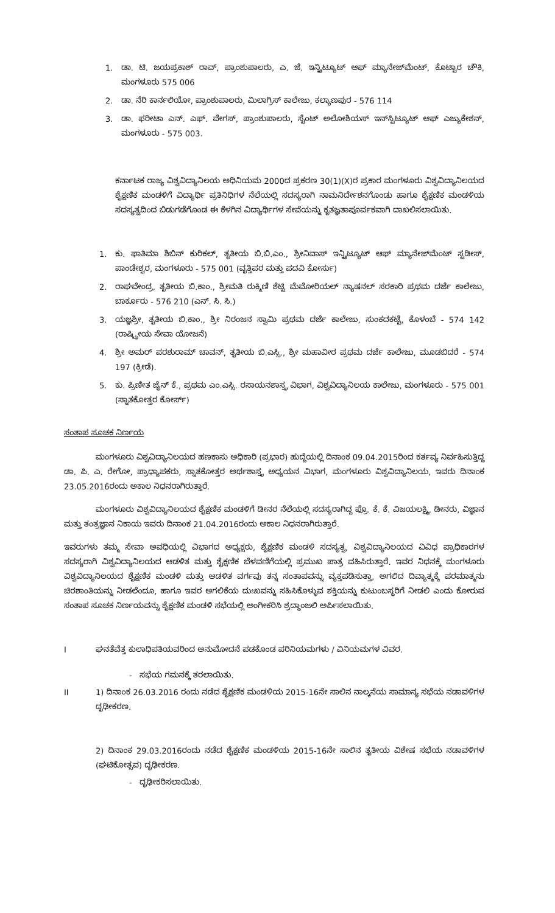1. ಡಾ. ಟಿ. ಜಯಪ್ರಕಾಶ್ ರಾವ್, ಪ್ರಾಂಶುಪಾಲರು, ಎ. ಜೆ. ಇನ್ಸ್ಟಿಟ್ಯೂಟ್ ಆಫ್ ಮ್ಯಾನೇಜ್‌ಮೆಂಟ್, ಕೊಟ್ಟಾರ ಚೌಕಿ, ಮಂಗಳೂರು 575 006
2. ಡಾ. ನೆರಿ ಕಾರ್ನಲಿಯೋ, ಪ್ರಾಂಶುಪಾಲರು, ಮಿಲಾಗ್ರಿಸ್ ಕಾಲೇಜು, ಕಲ್ಯಾಣಪುರ - 576 114
3. ಡಾ. ಫರೀಟಾ ಎನ್. ಎಫ್. ವೇಗಸ್, ಪ್ರಾಂಶುಪಾಲರು, ಸೈಂಟ್ ಅಲೋಶಿಯಸ್ ಇನ್‌ಸ್ಟಿಟ್ಯೂಟ್ ಆಫ್ ಎಜ್ಯುಕೇಶನ್, ಮಂಗಳೂರು - 575 003.
ಕರ್ನಾಟಕ ರಾಜ್ಯ ವಿಶ್ವವಿದ್ಯಾನಿಲಯ ಅಧಿನಿಯಮ 2000ದ ಪ್ರಕರಣ 30(1)(X)ರ ಪ್ರಕಾರ ಮಂಗಳೂರು ವಿಶ್ವವಿದ್ಯಾನಿಲಯದ ಶೈಕ್ಷಣಿಕ ಮಂಡಳಿಗೆ ವಿದ್ಯಾರ್ಥಿ ಪ್ರತಿನಿಧಿಗಳ ನೆಲೆಯಲ್ಲಿ ಸದಸ್ಯರಾಗಿ ನಾಮನಿರ್ದೇಶನಗೊಂಡು ಹಾಗೂ ಶೈಕ್ಷಣಿಕ ಮಂಡಳಿಯ ಸದಸ್ಯತ್ವದಿಂದ ಬಿಡುಗಡೆಗೊಂಡ ಈ ಕೆಳಗಿನ ವಿದ್ಯಾರ್ಥಿಗಳ ಸೇವೆಯನ್ನು ಕೃತಜ್ಞತಾಪೂರ್ವಕವಾಗಿ ದಾಖಲಿಸಲಾಯಿತು.
1. ಕು. ಫಾತಿಮಾ ಶಿಬಿನ್ ಕುರಿಕಲ್, ತೃತೀಯ ಬಿ.ಬಿ.ಎಂ., ಶ್ರೀನಿವಾಸ್ ಇನ್ಸ್ಟಿಟ್ಯೂಟ್ ಆಫ್ ಮ್ಯಾನೇಜ್‌ಮೆಂಟ್ ಸ್ಟಡೀಸ್, ಪಾಂಡೇಶ್ವರ, ಮಂಗಳೂರು - 575 001 (ವೃತ್ತಿಪರ ಮತ್ತು ಪದವಿ ಕೋರ್ಸು)
2. ರಾಘವೇಂದ್ರ, ತೃತೀಯ ಬಿ.ಕಾಂ., ಶ್ರೀಮತಿ ರುಕ್ಮಿಣಿ ಶೆಟ್ಟಿ ಮೆಮೋರಿಯಲ್ ನ್ಯಾಷನಲ್ ಸರಕಾರಿ ಪ್ರಥಮ ದರ್ಜೆ ಕಾಲೇಜು, ಬಾರ್ಕೂರು - 576 210 (ಎನ್. ಸಿ. ಸಿ.)
3. ಯಜ್ಞಶ್ರೀ, ತೃತೀಯ ಬಿ.ಕಾಂ., ಶ್ರೀ ನಿರಂಜನ ಸ್ವಾಮಿ ಪ್ರಥಮ ದರ್ಜೆ ಕಾಲೇಜು, ಸುಂಕದಕಟ್ಟೆ, ಕೊಳಂಬೆ - 574 142 (ರಾಷ್ಟ್ರೀಯ ಸೇವಾ ಯೋಜನೆ)
4. ಶ್ರೀ ಅಮರ್ ಪರಶುರಾಮ್ ಚಾವನ್, ತೃತೀಯ ಬಿ.ಎಸ್ಸಿ., ಶ್ರೀ ಮಹಾವೀರ ಪ್ರಥಮ ದರ್ಜೆ ಕಾಲೇಜು, ಮೂಡಬಿದರೆ - 574 197 (ಕ್ರೀಡೆ).
5. ಕು. ಪ್ರಿಣೀತ ಜೈನ್ ಕೆ., ಪ್ರಥಮ ಎಂ.ಎಸ್ಸಿ. ರಸಾಯನಶಾಸ್ತ್ರ ವಿಭಾಗ, ವಿಶ್ವವಿದ್ಯಾನಿಲಯ ಕಾಲೇಜು, ಮಂಗಳೂರು - 575 001 (ಸ್ನಾತಕೋತ್ತರ ಕೋರ್ಸ್)
ಸಂತಾಪ ಸೂಚಕ ನಿರ್ಣಯ
ಮಂಗಳೂರು ವಿಶ್ವವಿದ್ಯಾನಿಲಯದ ಹಣಕಾಸು ಅಧಿಕಾರಿ (ಪ್ರಭಾರ) ಹುದ್ದೆಯಲ್ಲಿ ದಿನಾಂಕ 09.04.2015ರಿಂದ ಕರ್ತವ್ಯ ನಿರ್ವಹಿಸುತ್ತಿದ್ದ ಡಾ. ಪಿ. ಎ. ರೇಗೋ, ಪ್ರಾಧ್ಯಾಪಕರು, ಸ್ನಾತಕೋತ್ತರ ಅರ್ಥಶಾಸ್ತ್ರ ಅಧ್ಯಯನ ವಿಭಾಗ, ಮಂಗಳೂರು ವಿಶ್ವವಿದ್ಯಾನಿಲಯ, ಇವರು ದಿನಾಂಕ 23.05.2016ರಂದು ಅಕಾಲ ನಿಧನರಾಗಿರುತ್ತಾರೆ.
ಮಂಗಳೂರು ವಿಶ್ವವಿದ್ಯಾನಿಲಯದ ಶೈಕ್ಷಣಿಕ ಮಂಡಳಿಗೆ ಡೀನರ ನೆಲೆಯಲ್ಲಿ ಸದಸ್ಯರಾಗಿದ್ದ ಪ್ರೊ. ಕೆ. ಕೆ. ವಿಜಯಲಕ್ಷ್ಮಿ, ಡೀನರು, ವಿಜ್ಞಾನ ಮತ್ತು ತಂತ್ರಜ್ಞಾನ ನಿಕಾಯ ಇವರು ದಿನಾಂಕ 21.04.2016ರಂದು ಅಕಾಲ ನಿಧನರಾಗಿರುತ್ತಾರೆ.
ಇವರುಗಳು ತಮ್ಮ ಸೇವಾ ಅವಧಿಯಲ್ಲಿ ವಿಭಾಗದ ಅಧ್ಯಕ್ಷರು, ಶೈಕ್ಷಣಿಕ ಮಂಡಳಿ ಸದಸ್ಯತ್ವ, ವಿಶ್ವವಿದ್ಯಾನಿಲಯದ ವಿವಿಧ ಪ್ರಾಧಿಕಾರಗಳ ಸದಸ್ಯರಾಗಿ ವಿಶ್ವವಿದ್ಯಾನಿಲಯದ ಆಡಳಿತ ಮತ್ತು ಶೈಕ್ಷಣಿಕ ಬೆಳವಣಿಗೆಯಲ್ಲಿ ಪ್ರಮುಖ ಪಾತ್ರ ವಹಿಸಿರುತ್ತಾರೆ. ಇವರ ನಿಧನಕ್ಕೆ ಮಂಗಳೂರು ವಿಶ್ವವಿದ್ಯಾನಿಲಯದ ಶೈಕ್ಷಣಿಕ ಮಂಡಳಿ ಮತ್ತು ಆಡಳಿತ ವರ್ಗವು ತನ್ನ ಸಂತಾಪವನ್ನು ವ್ಯಕ್ತಪಡಿಸುತ್ತಾ, ಅಗಲಿದ ದಿವ್ಯಾತ್ಮಕ್ಕೆ ಪರಮಾತ್ಮನು ಚಿರಶಾಂತಿಯನ್ನು ನೀಡಲೆಂದೂ, ಹಾಗೂ ಇವರ ಅಗಲಿಕೆಯ ದುಃಖವನ್ನು ಸಹಿಸಿಕೊಳ್ಳುವ ಶಕ್ತಿಯನ್ನು ಕುಟುಂಬಸ್ಥರಿಗೆ ನೀಡಲಿ ಎಂದು ಕೋರುವ ಸಂತಾಪ ಸೂಚಕ ನಿರ್ಣಯವನ್ನು ಶೈಕ್ಷಣಿಕ ಮಂಡಳಿ ಸಭೆಯಲ್ಲಿ ಅಂಗೀಕರಿಸಿ ಶ್ರದ್ಧಾಂಜಲಿ ಅರ್ಪಿಸಲಾಯಿತು.
I ಘನತೆವೆತ್ತ ಕುಲಾಧಿಪತಿಯವರಿಂದ ಅನುಮೋದನೆ ಪಡಕೊಂಡ ಪರಿನಿಯಮಗಳು / ವಿನಿಯಮಗಳ ವಿವರ.
- ಸಭೆಯ ಗಮನಕ್ಕೆ ತರಲಾಯಿತು.
II 1) ದಿನಾಂಕ 26.03.2016 ರಂದು ನಡೆದ ಶೈಕ್ಷಣಿಕ ಮಂಡಳಿಯ 2015-16ನೇ ಸಾಲಿನ ನಾಲ್ಕನೆಯ ಸಾಮಾನ್ಯ ಸಭೆಯ ನಡಾವಳಿಗಳ ದೃಢೀಕರಣ.
2) ದಿನಾಂಕ 29.03.2016ರಂದು ನಡೆದ ಶೈಕ್ಷಣಿಕ ಮಂಡಳಿಯ 2015-16ನೇ ಸಾಲಿನ ತೃತೀಯ ವಿಶೇಷ ಸಭೆಯ ನಡಾವಳಿಗಳ (ಘಟಿಕೋತ್ಸವ) ದೃಢೀಕರಣ.
- ದೃಢೀಕರಿಸಲಾಯಿತು.